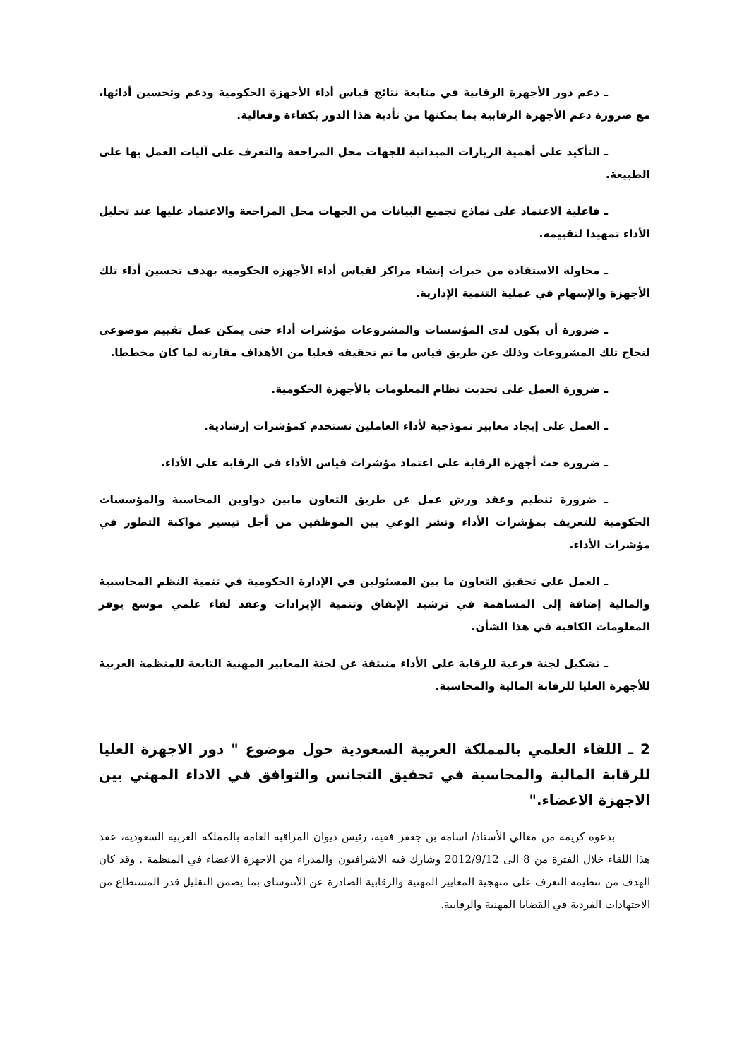ـ دعم دور الأجهزة الرقابية في متابعة نتائج قياس أداء الأجهزة الحكومية ودعم وتحسين أدائها، مع ضرورة دعم الأجهزة الرقابية بما يمكنها من تأدية هذا الدور بكفاءة وفعالية.
ـ التأكيد على أهمية الزيارات الميدانية للجهات محل المراجعة والتعرف على آليات العمل بها على الطبيعة.
ـ فاعلية الاعتماد على نماذج تجميع البيانات من الجهات محل المراجعة والاعتماد عليها عند تحليل الأداء تمهيدا لتقييمه.
ـ محاولة الاستفادة من خبرات إنشاء مراكز لقياس أداء الأجهزة الحكومية بهدف تحسين أداء تلك الأجهزة والإسهام في عملية التنمية الإدارية.
ـ ضرورة أن يكون لدى المؤسسات والمشروعات مؤشرات أداء حتى يمكن عمل تقييم موضوعي لنجاح تلك المشروعات وذلك عن طريق قياس ما تم تحقيقه فعليا من الأهداف مقارنة لما كان مخططا.
ـ ضرورة العمل على تحديث نظام المعلومات بالأجهزة الحكومية.
ـ العمل على إيجاد معايير نموذجية لأداء العاملين تستخدم كمؤشرات إرشادية.
ـ ضرورة حث أجهزة الرقابة على اعتماد مؤشرات قياس الأداء في الرقابة على الأداء.
ـ ضرورة تنظيم وعقد ورش عمل عن طريق التعاون مابين دواوين المحاسبة والمؤسسات الحكومية للتعريف بمؤشرات الأداء ونشر الوعي بين الموظفين من أجل تيسير مواكبة التطور في مؤشرات الأداء.
ـ العمل على تحقيق التعاون ما بين المسئولين في الإدارة الحكومية في تنمية النظم المحاسبية والمالية إضافة إلى المساهمة في ترشيد الإنفاق وتنمية الإيرادات وعقد لقاء علمي موسع يوفر المعلومات الكافية في هذا الشأن.
ـ تشكيل لجنة فرعية للرقابة على الأداء منبثقة عن لجنة المعايير المهنية التابعة للمنظمة العربية للأجهزة العليا للرقابة المالية والمحاسبة.
2 ـ اللقاء العلمي بالمملكة العربية السعودية حول موضوع " دور الاجهزة العليا للرقابة المالية والمحاسبة في تحقيق التجانس والتوافق في الاداء المهني بين الاجهزة الاعضاء."
بدعوة كريمة من معالي الأستاذ/ اسامة بن جعفر فقيه، رئيس ديوان المراقبة العامة بالمملكة العربية السعودية، عقد هذا اللقاء خلال الفترة من 8 الى 2012/9/12 وشارك فيه الاشرافيون والمدراء من الاجهزة الاعضاء في المنظمة . وقد كان الهدف من تنظيمه التعرف على منهجية المعايير المهنية والرقابية الصادرة عن الأنتوساي بما يضمن التقليل قدر المستطاع من الاجتهادات الفردية في القضايا المهنية والرقابية.